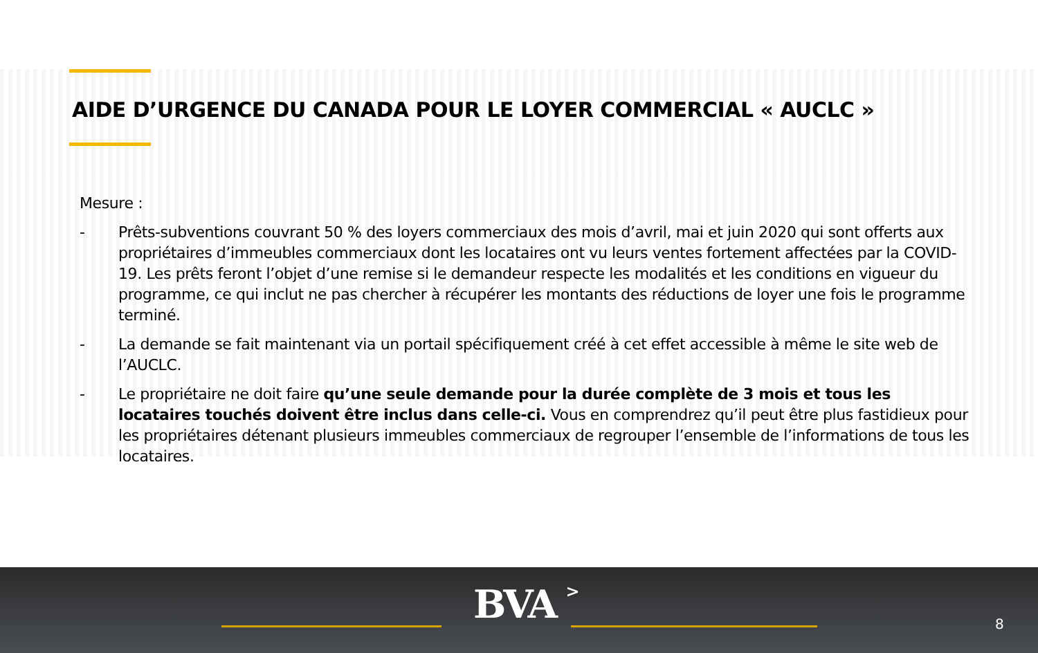AIDE D’URGENCE DU CANADA POUR LE LOYER COMMERCIAL « AUCLC »
Mesure :
- Prêts-subventions couvrant 50 % des loyers commerciaux des mois d’avril, mai et juin 2020 qui sont offerts aux propriétaires d’immeubles commerciaux dont les locataires ont vu leurs ventes fortement affectées par la COVID-19. Les prêts feront l’objet d’une remise si le demandeur respecte les modalités et les conditions en vigueur du programme, ce qui inclut ne pas chercher à récupérer les montants des réductions de loyer une fois le programme terminé.
- La demande se fait maintenant via un portail spécifiquement créé à cet effet accessible à même le site web de l’AUCLC.
- Le propriétaire ne doit faire qu’une seule demande pour la durée complète de 3 mois et tous les locataires touchés doivent être inclus dans celle-ci. Vous en comprendrez qu’il peut être plus fastidieux pour les propriétaires détenant plusieurs immeubles commerciaux de regrouper l’ensemble de l’informations de tous les locataires.
BVA > 8